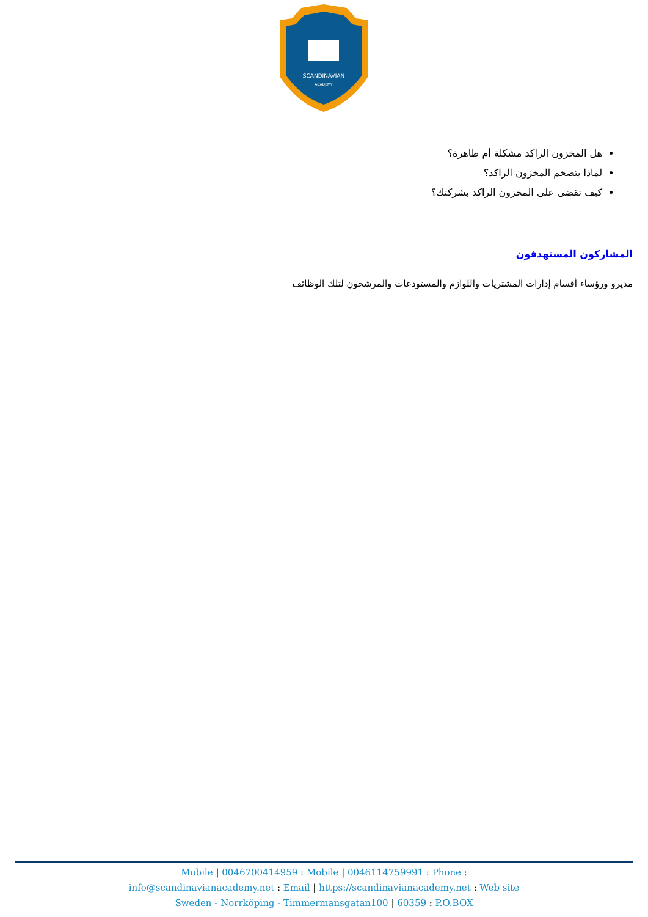SCANDINAVIAN
ACADEMY
هل المخزون الراكد مشكلة أم ظاهرة؟
لماذا يتضخم المخزون الراكد؟
كيف تقضى على المخزون الراكد بشركتك؟
المشاركون المستهدفون
مديرو ورؤساء أقسام إدارات المشتريات واللوازم والمستودعات والمرشحون لتلك الوظائف
Mobile | 0046700414959 : Mobile | 0046114759991 : Phone :
info@scandinavianacademy.net : Email | https://scandinavianacademy.net : Web site
Sweden - Norrköping - Timmermansgatan100 | 60359 : P.O.BOX